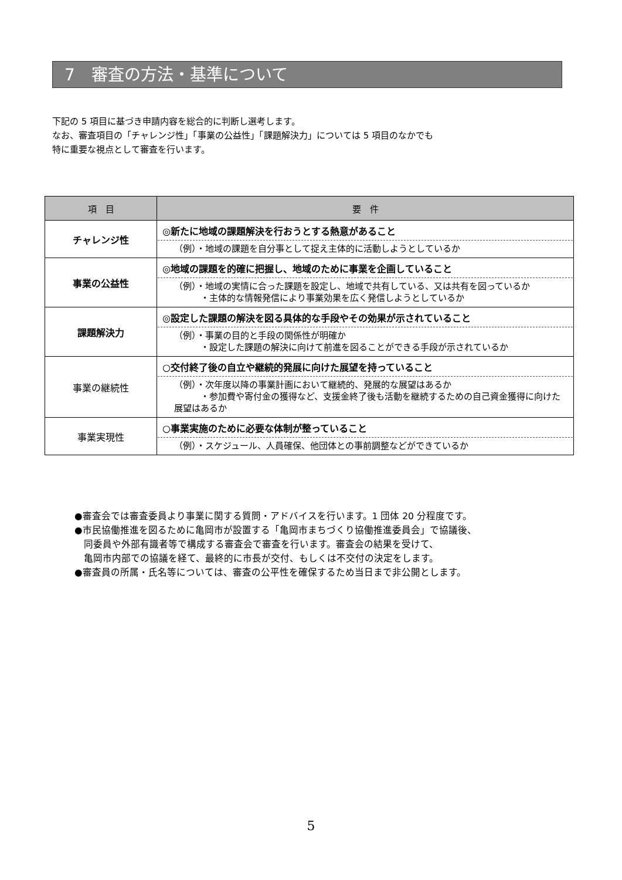7　審査の方法・基準について
下記の 5 項目に基づき申請内容を総合的に判断し選考します。
なお、審査項目の「チャレンジ性」「事業の公益性」「課題解決力」については 5 項目のなかでも
特に重要な視点として審査を行います。
| 項 目 | 要 件 |
| --- | --- |
| チャレンジ性 | ◎新たに地域の課題解決を行おうとする熱意があること （例）・地域の課題を自分事として捉え主体的に活動しようとしているか |
| 事業の公益性 | ◎地域の課題を的確に把握し、地域のために事業を企画していること （例）・地域の実情に合った課題を設定し、地域で共有している、又は共有を図っているか ・主体的な情報発信により事業効果を広く発信しようとしているか |
| 課題解決力 | ◎設定した課題の解決を図る具体的な手段やその効果が示されていること （例）・事業の目的と手段の関係性が明確か ・設定した課題の解決に向けて前進を図ることができる手段が示されているか |
| 事業の継続性 | ○交付終了後の自立や継続的発展に向けた展望を持っていること （例）・次年度以降の事業計画において継続的、発展的な展望はあるか ・参加費や寄付金の獲得など、支援金終了後も活動を継続するための自己資金獲得に向けた展望はあるか |
| 事業実現性 | ○事業実施のために必要な体制が整っていること （例）・スケジュール、人員確保、他団体との事前調整などができているか |
●審査会では審査委員より事業に関する質問・アドバイスを行います。1 団体 20 分程度です。
●市民協働推進を図るために亀岡市が設置する「亀岡市まちづくり協働推進委員会」で協議後、
　同委員や外部有識者等で構成する審査会で審査を行います。審査会の結果を受けて、
　亀岡市内部での協議を経て、最終的に市長が交付、もしくは不交付の決定をします。
●審査員の所属・氏名等については、審査の公平性を確保するため当日まで非公開とします。
5